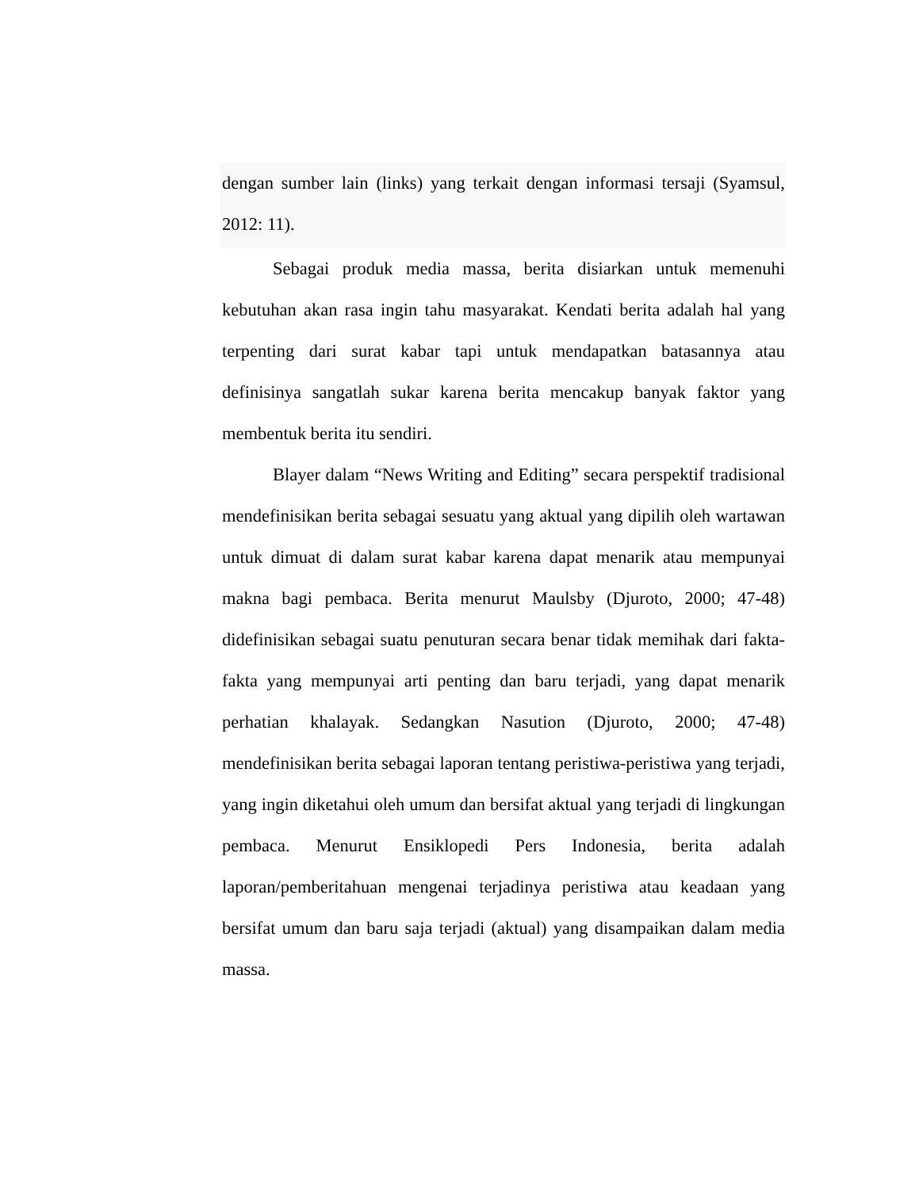dengan sumber lain (links) yang terkait dengan informasi tersaji (Syamsul, 2012: 11).
Sebagai produk media massa, berita disiarkan untuk memenuhi kebutuhan akan rasa ingin tahu masyarakat. Kendati berita adalah hal yang terpenting dari surat kabar tapi untuk mendapatkan batasannya atau definisinya sangatlah sukar karena berita mencakup banyak faktor yang membentuk berita itu sendiri.
Blayer dalam “News Writing and Editing” secara perspektif tradisional mendefinisikan berita sebagai sesuatu yang aktual yang dipilih oleh wartawan untuk dimuat di dalam surat kabar karena dapat menarik atau mempunyai makna bagi pembaca. Berita menurut Maulsby (Djuroto, 2000; 47-48) didefinisikan sebagai suatu penuturan secara benar tidak memihak dari fakta-fakta yang mempunyai arti penting dan baru terjadi, yang dapat menarik perhatian khalayak. Sedangkan Nasution (Djuroto, 2000; 47-48) mendefinisikan berita sebagai laporan tentang peristiwa-peristiwa yang terjadi, yang ingin diketahui oleh umum dan bersifat aktual yang terjadi di lingkungan pembaca. Menurut Ensiklopedi Pers Indonesia, berita adalah laporan/pemberitahuan mengenai terjadinya peristiwa atau keadaan yang bersifat umum dan baru saja terjadi (aktual) yang disampaikan dalam media massa.